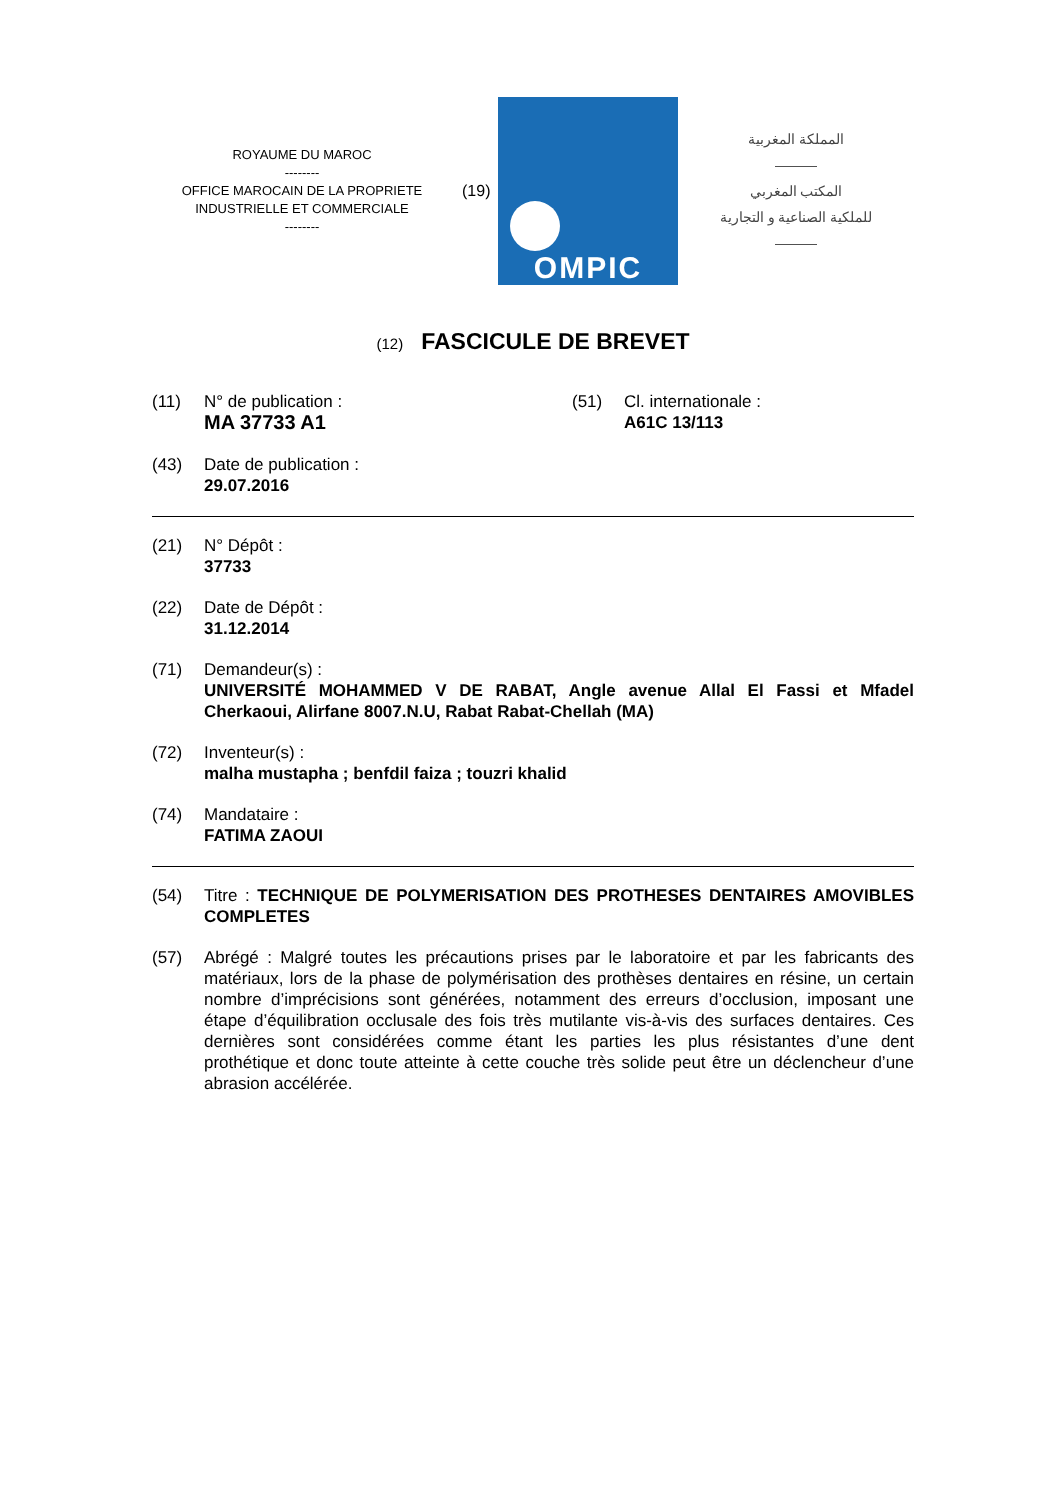ROYAUME DU MAROC
--------
OFFICE MAROCAIN DE LA PROPRIETE INDUSTRIELLE ET COMMERCIALE
--------
(19)
OMPIC
المملكة المغربية
———
المكتب المغربي
للملكية الصناعية و التجارية
———
(12) FASCICULE DE BREVET
(11) N° de publication :
MA 37733 A1
(51) Cl. internationale :
A61C 13/113
(43) Date de publication :
29.07.2016
(21) N° Dépôt :
37733
(22) Date de Dépôt :
31.12.2014
(71) Demandeur(s) :
UNIVERSITÉ MOHAMMED V DE RABAT, Angle avenue Allal El Fassi et Mfadel Cherkaoui, Alirfane 8007.N.U, Rabat Rabat-Chellah (MA)
(72) Inventeur(s) :
malha mustapha ; benfdil faiza ; touzri khalid
(74) Mandataire :
FATIMA ZAOUI
(54) Titre : TECHNIQUE DE POLYMERISATION DES PROTHESES DENTAIRES AMOVIBLES COMPLETES
(57) Abrégé : Malgré toutes les précautions prises par le laboratoire et par les fabricants des matériaux, lors de la phase de polymérisation des prothèses dentaires en résine, un certain nombre d’imprécisions sont générées, notamment des erreurs d’occlusion, imposant une étape d’équilibration occlusale des fois très mutilante vis-à-vis des surfaces dentaires. Ces dernières sont considérées comme étant les parties les plus résistantes d’une dent prothétique et donc toute atteinte à cette couche très solide peut être un déclencheur d’une abrasion accélérée.